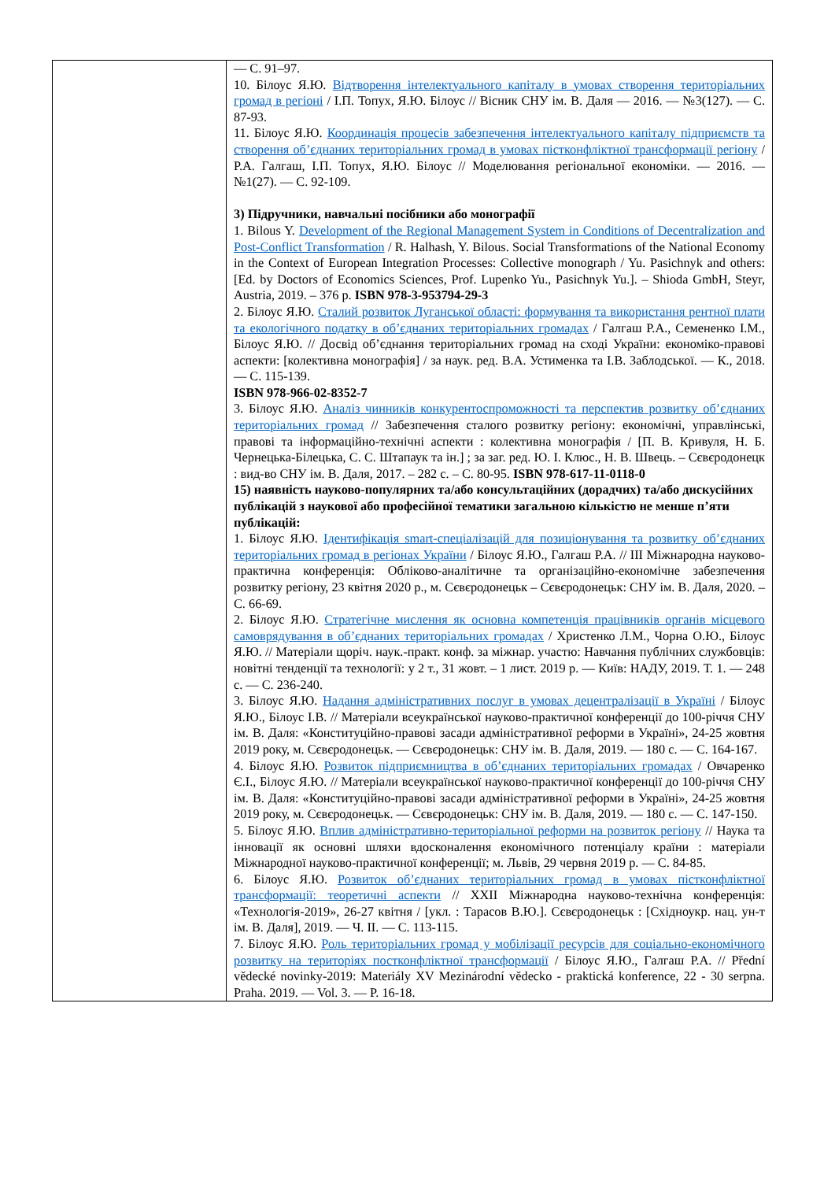| | — С. 91–97. 10. Білоус Я.Ю. Відтворення інтелектуального капіталу в умовах створення територіальних громад в регіоні / І.П. Топух, Я.Ю. Білоус // Вісник СНУ ім. В. Даля — 2016. — №3(127). — С. 87-93. 11. Білоус Я.Ю. Координація процесів забезпечення інтелектуального капіталу підприємств та створення об’єднаних територіальних громад в умовах пістконфліктної трансформації регіону / Р.А. Галгаш, І.П. Топух, Я.Ю. Білоус // Моделювання регіональної економіки. — 2016. — №1(27). — С. 92-109. 3) Підручники, навчальні посібники або монографії 1. Bilous Y. Development of the Regional Management System in Conditions of Decentralization and Post-Conflict Transformation / R. Halhash, Y. Bilous. Social Transformations of the National Economy in the Context of European Integration Processes: Collective monograph / Yu. Pasichnyk and others: [Ed. by Doctors of Economics Sciences, Prof. Lupenko Yu., Pasichnyk Yu.]. – Shioda GmbH, Steyr, Austria, 2019. – 376 p. ISBN 978-3-953794-29-3 2. Білоус Я.Ю. Сталий розвиток Луганської області: формування та використання рентної плати та екологічного податку в об’єднаних територіальних громадах / Галгаш Р.А., Семененко І.М., Білоус Я.Ю. // Досвід об’єднання територіальних громад на сході України: економіко-правові аспекти: [колективна монографія] / за наук. ред. В.А. Устименка та І.В. Заблодської. — К., 2018. — С. 115-139. ISBN 978-966-02-8352-7 3. Білоус Я.Ю. Аналіз чинників конкурентоспроможності та перспектив розвитку об’єднаних територіальних громад // Забезпечення сталого розвитку регіону: економічні, управлінські, правові та інформаційно-технічні аспекти : колективна монографія / [П. В. Кривуля, Н. Б. Чернецька-Білецька, С. С. Штапаук та ін.] ; за заг. ред. Ю. І. Клюс., Н. В. Швець. – Сєвєродонецк : вид-во СНУ ім. В. Даля, 2017. – 282 с. – С. 80-95. ISBN 978-617-11-0118-0 15) наявність науково-популярних та/або консультаційних (дорадчих) та/або дискусійних публікацій з наукової або професійної тематики загальною кількістю не менше п’яти публікацій: 1. Білоус Я.Ю. Ідентифікація smart-спеціалізацій для позиціонування та розвитку об’єднаних територіальних громад в регіонах України / Білоус Я.Ю., Галгаш Р.А. // ІІІ Міжнародна науково-практична конференція: Обліково-аналітичне та організаційно-економічне забезпечення розвитку регіону, 23 квітня 2020 р., м. Сєвєродонецьк – Сєвєродонецьк: СНУ ім. В. Даля, 2020. – С. 66-69. 2. Білоус Я.Ю. Стратегічне мислення як основна компетенція працівників органів місцевого самоврядування в об’єднаних територіальних громадах / Христенко Л.М., Чорна О.Ю., Білоус Я.Ю. // Матеріали щоріч. наук.-практ. конф. за міжнар. участю: Навчання публічних службовців: новітні тенденції та технології: у 2 т., 31 жовт. – 1 лист. 2019 р. — Київ: НАДУ, 2019. Т. 1. — 248 с. — С. 236-240. 3. Білоус Я.Ю. Надання адміністративних послуг в умовах децентралізації в Україні / Білоус Я.Ю., Білоус І.В. // Матеріали всеукраїнської науково-практичної конференції до 100-річчя СНУ ім. В. Даля: «Конституційно-правові засади адміністративної реформи в Україні», 24-25 жовтня 2019 року, м. Сєвєродонецьк. — Сєвєродонецьк: СНУ ім. В. Даля, 2019. — 180 с. — С. 164-167. 4. Білоус Я.Ю. Розвиток підприємництва в об’єднаних територіальних громадах / Овчаренко Є.І., Білоус Я.Ю. // Матеріали всеукраїнської науково-практичної конференції до 100-річчя СНУ ім. В. Даля: «Конституційно-правові засади адміністративної реформи в Україні», 24-25 жовтня 2019 року, м. Сєвєродонецьк. — Сєвєродонецьк: СНУ ім. В. Даля, 2019. — 180 с. — С. 147-150. 5. Білоус Я.Ю. Вплив адміністративно-територіальної реформи на розвиток регіону // Наука та інновації як основні шляхи вдосконалення економічного потенціалу країни : матеріали Міжнародної науково-практичної конференції; м. Львів, 29 червня 2019 р. — С. 84-85. 6. Білоус Я.Ю. Розвиток об’єднаних територіальних громад в умовах пістконфліктної трансформації: теоретичні аспекти // XXII Міжнародна науково-технічна конференція: «Технологія-2019», 26-27 квітня / [укл. : Тарасов В.Ю.]. Сєвєродонецьк : [Східноукр. нац. ун-т ім. В. Даля], 2019. — Ч. ІІ. — С. 113-115. 7. Білоус Я.Ю. Роль територіальних громад у мобілізації ресурсів для соціально-економічного розвитку на територіях постконфліктної трансформації / Білоус Я.Ю., Галгаш Р.А. // Přední vědecké novinky-2019: Materiály XV Mezinárodní vědecko - praktická konference, 22 - 30 serpna. Praha. 2019. — Vol. 3. — P. 16-18. |